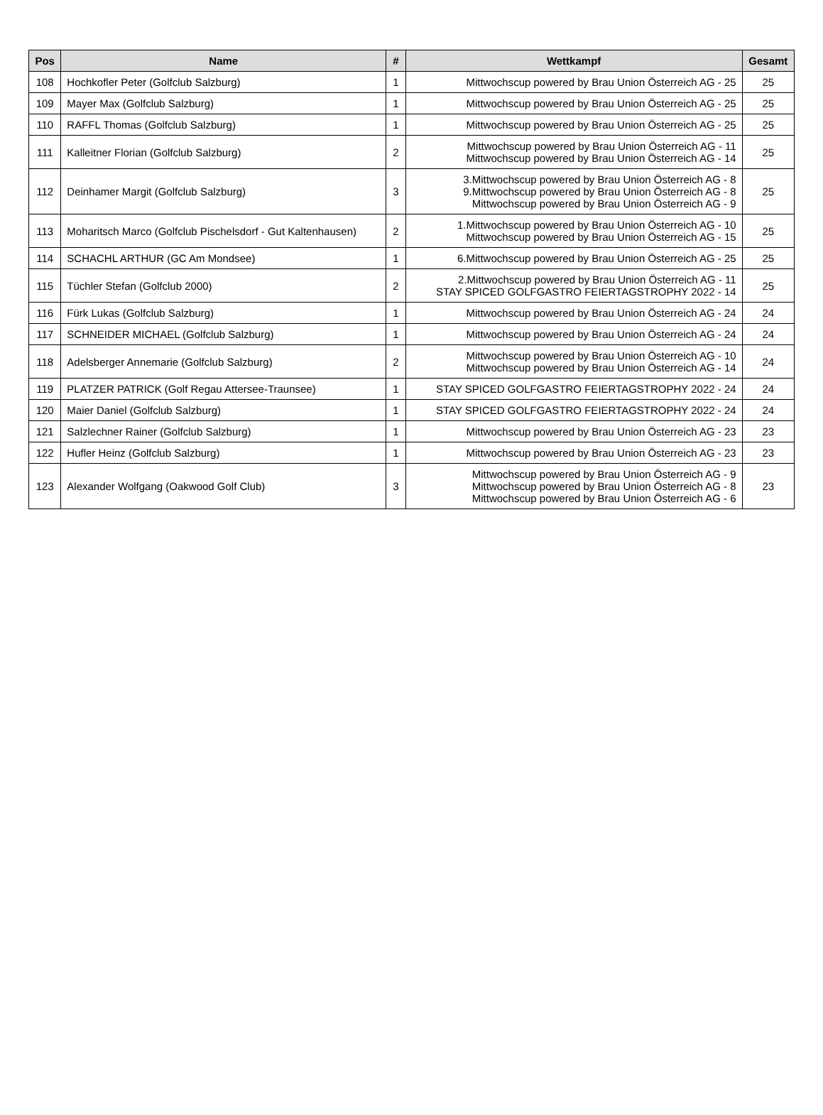| Pos | Name | # | Wettkampf | Gesamt |
| --- | --- | --- | --- | --- |
| 108 | Hochkofler Peter (Golfclub Salzburg) | 1 | Mittwochscup powered by Brau Union Österreich AG - 25 | 25 |
| 109 | Mayer Max (Golfclub Salzburg) | 1 | Mittwochscup powered by Brau Union Österreich AG - 25 | 25 |
| 110 | RAFFL Thomas (Golfclub Salzburg) | 1 | Mittwochscup powered by Brau Union Österreich AG - 25 | 25 |
| 111 | Kalleitner Florian (Golfclub Salzburg) | 2 | Mittwochscup powered by Brau Union Österreich AG - 11 Mittwochscup powered by Brau Union Österreich AG - 14 | 25 |
| 112 | Deinhamer Margit (Golfclub Salzburg) | 3 | 3.Mittwochscup powered by Brau Union Österreich AG - 8 9.Mittwochscup powered by Brau Union Österreich AG - 8 Mittwochscup powered by Brau Union Österreich AG - 9 | 25 |
| 113 | Moharitsch Marco (Golfclub Pischelsdorf - Gut Kaltenhausen) | 2 | 1.Mittwochscup powered by Brau Union Österreich AG - 10 Mittwochscup powered by Brau Union Österreich AG - 15 | 25 |
| 114 | SCHACHL ARTHUR (GC Am Mondsee) | 1 | 6.Mittwochscup powered by Brau Union Österreich AG - 25 | 25 |
| 115 | Tüchler Stefan (Golfclub 2000) | 2 | 2.Mittwochscup powered by Brau Union Österreich AG - 11 STAY SPICED GOLFGASTRO FEIERTAGSTROPHY 2022 - 14 | 25 |
| 116 | Fürk Lukas (Golfclub Salzburg) | 1 | Mittwochscup powered by Brau Union Österreich AG - 24 | 24 |
| 117 | SCHNEIDER MICHAEL (Golfclub Salzburg) | 1 | Mittwochscup powered by Brau Union Österreich AG - 24 | 24 |
| 118 | Adelsberger Annemarie (Golfclub Salzburg) | 2 | Mittwochscup powered by Brau Union Österreich AG - 10 Mittwochscup powered by Brau Union Österreich AG - 14 | 24 |
| 119 | PLATZER PATRICK (Golf Regau Attersee-Traunsee) | 1 | STAY SPICED GOLFGASTRO FEIERTAGSTROPHY 2022 - 24 | 24 |
| 120 | Maier Daniel (Golfclub Salzburg) | 1 | STAY SPICED GOLFGASTRO FEIERTAGSTROPHY 2022 - 24 | 24 |
| 121 | Salzlechner Rainer (Golfclub Salzburg) | 1 | Mittwochscup powered by Brau Union Österreich AG - 23 | 23 |
| 122 | Hufler Heinz (Golfclub Salzburg) | 1 | Mittwochscup powered by Brau Union Österreich AG - 23 | 23 |
| 123 | Alexander Wolfgang (Oakwood Golf Club) | 3 | Mittwochscup powered by Brau Union Österreich AG - 9 Mittwochscup powered by Brau Union Österreich AG - 8 Mittwochscup powered by Brau Union Österreich AG - 6 | 23 |